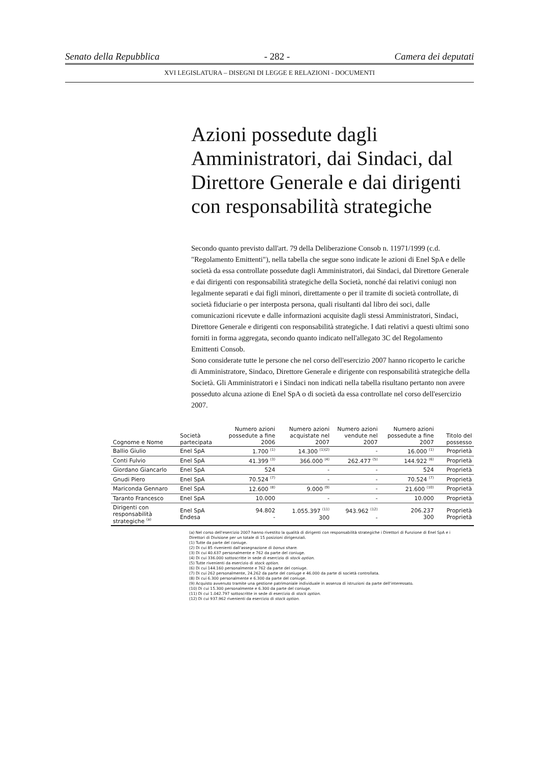Senato della Repubblica - 282 - Camera dei deputati
XVI LEGISLATURA – DISEGNI DI LEGGE E RELAZIONI - DOCUMENTI
Azioni possedute dagli Amministratori, dai Sindaci, dal Direttore Generale e dai dirigenti con responsabilità strategiche
Secondo quanto previsto dall'art. 79 della Deliberazione Consob n. 11971/1999 (c.d. "Regolamento Emittenti"), nella tabella che segue sono indicate le azioni di Enel SpA e delle società da essa controllate possedute dagli Amministratori, dai Sindaci, dal Direttore Generale e dai dirigenti con responsabilità strategiche della Società, nonché dai relativi coniugi non legalmente separati e dai figli minori, direttamente o per il tramite di società controllate, di società fiduciarie o per interposta persona, quali risultanti dal libro dei soci, dalle comunicazioni ricevute e dalle informazioni acquisite dagli stessi Amministratori, Sindaci, Direttore Generale e dirigenti con responsabilità strategiche. I dati relativi a questi ultimi sono forniti in forma aggregata, secondo quanto indicato nell'allegato 3C del Regolamento Emittenti Consob.
Sono considerate tutte le persone che nel corso dell'esercizio 2007 hanno ricoperto le cariche di Amministratore, Sindaco, Direttore Generale e dirigente con responsabilità strategiche della Società. Gli Amministratori e i Sindaci non indicati nella tabella risultano pertanto non avere posseduto alcuna azione di Enel SpA o di società da essa controllate nel corso dell'esercizio 2007.
| Cognome e Nome | Società partecipata | Numero azioni possedute a fine 2006 | Numero azioni acquistate nel 2007 | Numero azioni vendute nel 2007 | Numero azioni possedute a fine 2007 | Titolo del possesso |
| --- | --- | --- | --- | --- | --- | --- |
| Ballio Giulio | Enel SpA | 1.700 <sup>(1)</sup> | 14.300 <sup>(1)(2)</sup> | - | 16.000 <sup>(1)</sup> | Proprietà |
| Conti Fulvio | Enel SpA | 41.399 <sup>(3)</sup> | 366.000 <sup>(4)</sup> | 262.477 <sup>(5)</sup> | 144.922 <sup>(6)</sup> | Proprietà |
| Giordano Giancarlo | Enel SpA | 524 | - | - | 524 | Proprietà |
| Gnudi Piero | Enel SpA | 70.524 <sup>(7)</sup> | - | - | 70.524 <sup>(7)</sup> | Proprietà |
| Mariconda Gennaro | Enel SpA | 12.600 <sup>(8)</sup> | 9.000 <sup>(9)</sup> | - | 21.600 <sup>(10)</sup> | Proprietà |
| Taranto Francesco | Enel SpA | 10.000 | - | - | 10.000 | Proprietà |
| Dirigenti con responsabilità strategiche <sup>(a)</sup> | Enel SpA Endesa | 94.802 - | 1.055.397 <sup>(11)</sup> 300 | 943.962 <sup>(12)</sup> - | 206.237 300 | Proprietà Proprietà |
(a) Nel corso dell'esercizio 2007 hanno rivestito la qualità di dirigenti con responsabilità strategiche i Direttori di Funzione di Enel SpA e i Direttori di Divisione per un totale di 15 posizioni dirigenziali.
(1) Tutte da parte del coniuge.
(2) Di cui 85 rivenienti dall'assegnazione di bonus share.
(3) Di cui 40.637 personalmente e 762 da parte del coniuge.
(4) Di cui 336.000 sottoscritte in sede di esercizio di stock option.
(5) Tutte rivenienti da esercizio di stock option.
(6) Di cui 144.160 personalmente e 762 da parte del coniuge.
(7) Di cui 262 personalmente, 24.262 da parte del coniuge e 46.000 da parte di società controllata.
(8) Di cui 6.300 personalmente e 6.300 da parte del coniuge.
(9) Acquisto avvenuto tramite una gestione patrimoniale individuale in assenza di istruzioni da parte dell'interessato.
(10) Di cui 15.300 personalmente e 6.300 da parte del coniuge.
(11) Di cui 1.042.797 sottoscritte in sede di esercizio di stock option.
(12) Di cui 937.962 rivenienti da esercizio di stock option.